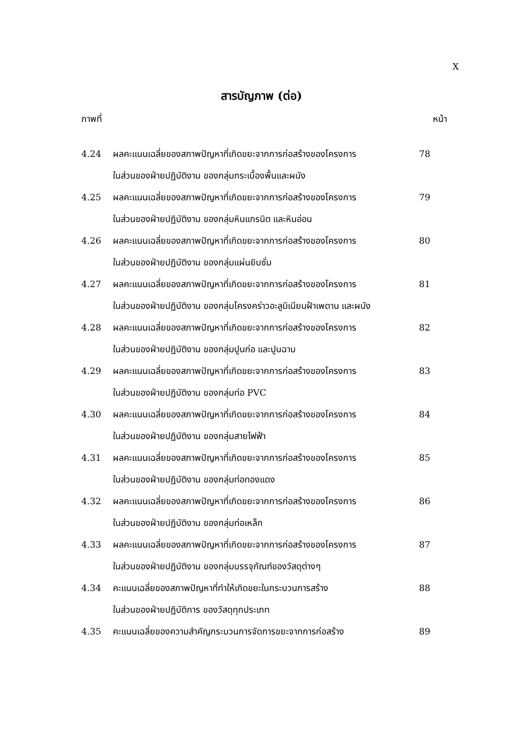X
สารบัญภาพ (ต่อ)
ภาพที่ หน้า
| 4.24 | ผลคะแนนเฉลี่ยของสภาพปัญหาที่เกิดขยะจากการก่อสร้างของโครงการ ในส่วนของฝ่ายปฏิบัติงาน ของกลุ่มกระเบื้องพื้นและผนัง | 78 |
| 4.25 | ผลคะแนนเฉลี่ยของสภาพปัญหาที่เกิดขยะจากการก่อสร้างของโครงการ ในส่วนของฝ่ายปฏิบัติงาน ของกลุ่มหินแกรนิต และหินอ่อน | 79 |
| 4.26 | ผลคะแนนเฉลี่ยของสภาพปัญหาที่เกิดขยะจากการก่อสร้างของโครงการ ในส่วนของฝ่ายปฏิบัติงาน ของกลุ่มแผ่นยิบซั่ม | 80 |
| 4.27 | ผลคะแนนเฉลี่ยของสภาพปัญหาที่เกิดขยะจากการก่อสร้างของโครงการ ในส่วนของฝ่ายปฏิบัติงาน ของกลุ่มโครงคร่าวอะลูมิเนียมฝ้าเพดาน และผนัง | 81 |
| 4.28 | ผลคะแนนเฉลี่ยของสภาพปัญหาที่เกิดขยะจากการก่อสร้างของโครงการ ในส่วนของฝ่ายปฏิบัติงาน ของกลุ่มปูนก่อ และปูนฉาบ | 82 |
| 4.29 | ผลคะแนนเฉลี่ยของสภาพปัญหาที่เกิดขยะจากการก่อสร้างของโครงการ ในส่วนของฝ่ายปฏิบัติงาน ของกลุ่มท่อ PVC | 83 |
| 4.30 | ผลคะแนนเฉลี่ยของสภาพปัญหาที่เกิดขยะจากการก่อสร้างของโครงการ ในส่วนของฝ่ายปฏิบัติงาน ของกลุ่มสายไฟฟ้า | 84 |
| 4.31 | ผลคะแนนเฉลี่ยของสภาพปัญหาที่เกิดขยะจากการก่อสร้างของโครงการ ในส่วนของฝ่ายปฏิบัติงาน ของกลุ่มท่อทองแดง | 85 |
| 4.32 | ผลคะแนนเฉลี่ยของสภาพปัญหาที่เกิดขยะจากการก่อสร้างของโครงการ ในส่วนของฝ่ายปฏิบัติงาน ของกลุ่มท่อเหล็ก | 86 |
| 4.33 | ผลคะแนนเฉลี่ยของสภาพปัญหาที่เกิดขยะจากการก่อสร้างของโครงการ ในส่วนของฝ่ายปฏิบัติงาน ของกลุ่มบรรจุภัณฑ์ของวัสดุต่างๆ | 87 |
| 4.34 | คะแนนเฉลี่ยของสภาพปัญหาที่ทำให้เกิดขยะในกระบวนการสร้าง ในส่วนของฝ่ายปฏิบัติการ ของวัสดุทุกประเภท | 88 |
| 4.35 | คะแนนเฉลี่ยของความสำคัญกระบวนการจัดการขยะจากการก่อสร้าง | 89 |